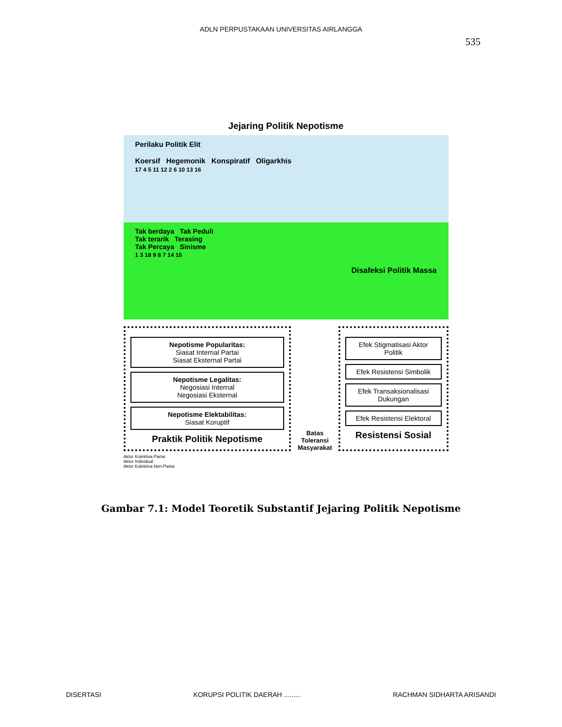ADLN PERPUSTAKAAN UNIVERSITAS AIRLANGGA
535
Jejaring Politik Nepotisme
Perilaku Politik Elit
Koersif Hegemonik Konspiratif Oligarkhis
17 4 5 11 12 2 6 10 13 16
Tak berdaya Tak Peduli
Tak terarik Terasing
Tak Percaya Sinisme
1 3 18 9 8 7 14 15
Disafeksi Politik Massa
Nepotisme Popularitas:
Siasat Internal Partai
Siasat Eksternal Partai
Nepotisme Legalitas:
Negosiasi Internal
Negosiasi Eksternal
Nepotisme Elektabilitas:
Siasat Koruptif
Praktik Politik Nepotisme
Batas Toleransi Masyarakat
Efek Stigmatisasi Aktor Politik
Efek Resistensi Simbolik
Efek Transaksionalisasi Dukungan
Efek Resistensi Elektoral
Resistensi Sosial
Aktor Kolektiva Partai
Aktor Individual
Aktor Kolektiva Non-Partai
Gambar 7.1: Model Teoretik Substantif Jejaring Politik Nepotisme
DISERTASI KORUPSI POLITIK DAERAH ......... RACHMAN SIDHARTA ARISANDI